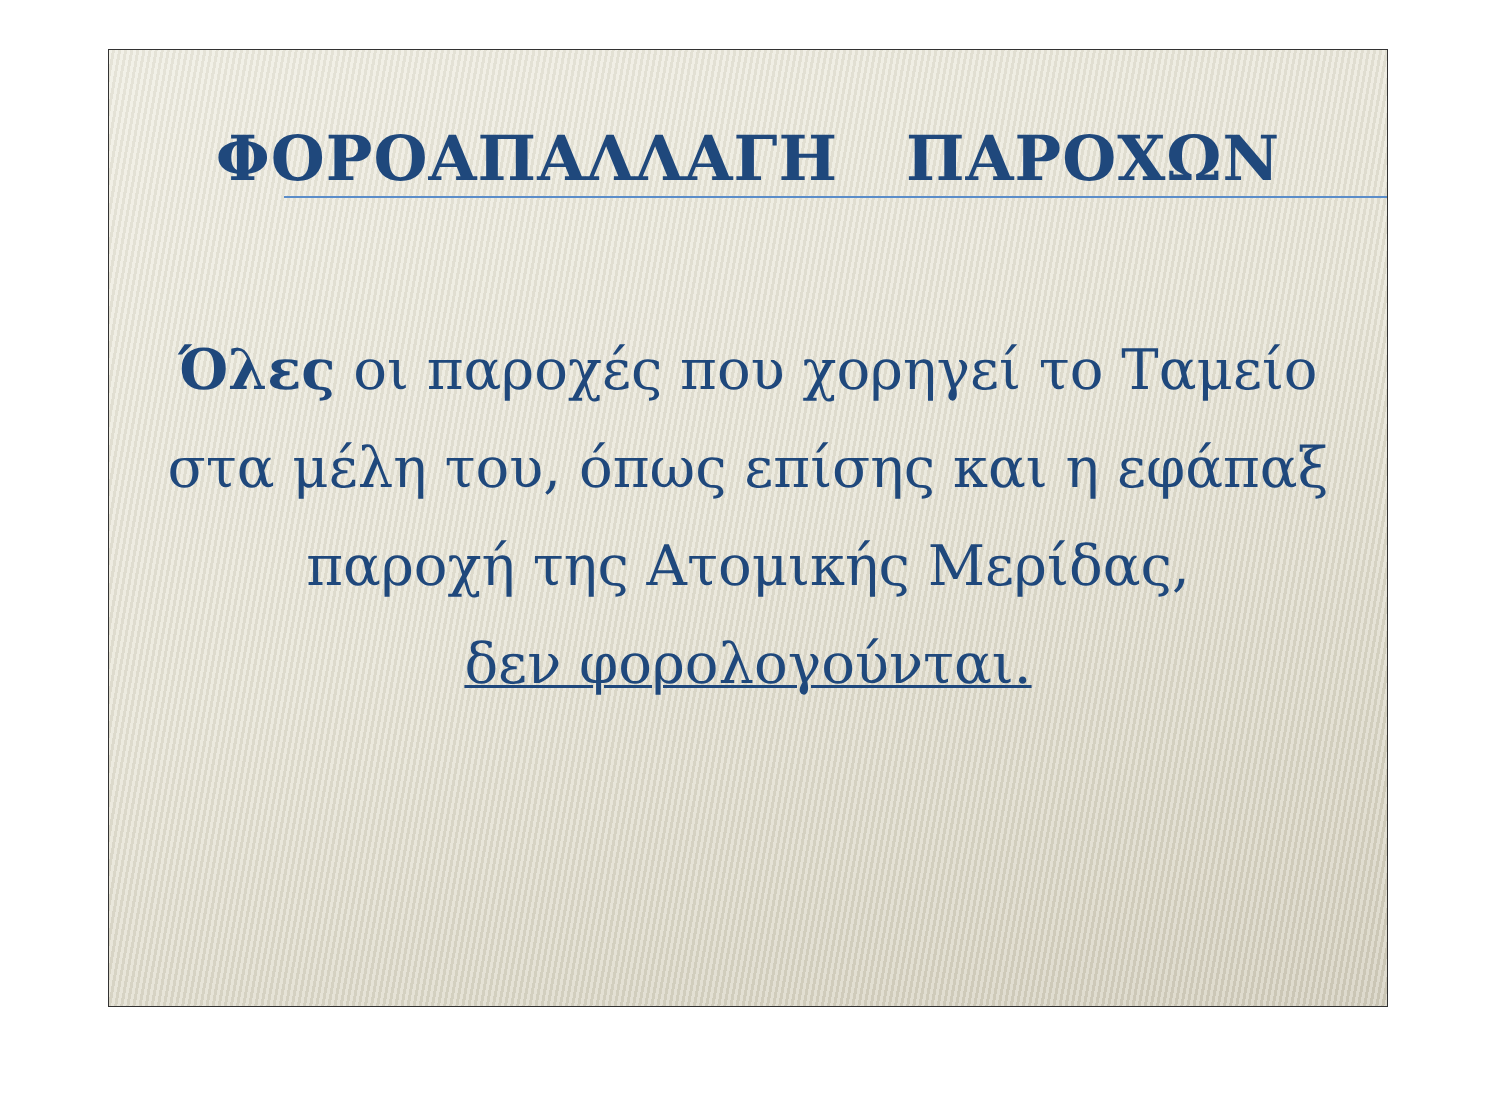ΦΟΡΟΑΠΑΛΛΑΓΗ ΠΑΡΟΧΩΝ
Όλες οι παροχές που χορηγεί το Ταμείο στα μέλη του, όπως επίσης και η εφάπαξ παροχή της Ατομικής Μερίδας,
δεν φορολογούνται.